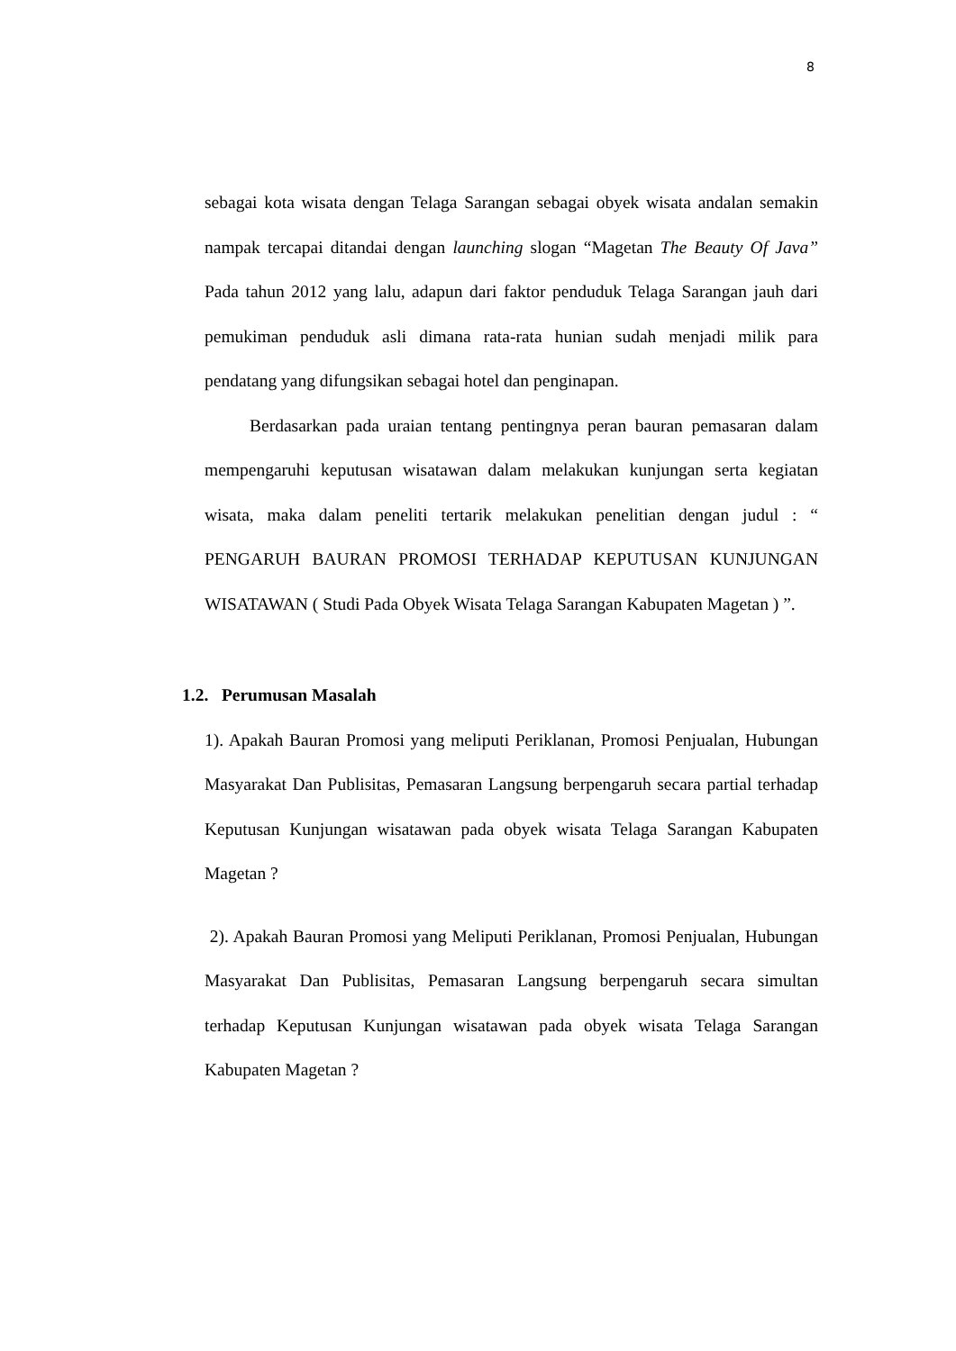8
sebagai kota wisata dengan Telaga Sarangan sebagai obyek wisata andalan semakin nampak tercapai ditandai dengan launching slogan “Magetan The Beauty Of Java” Pada tahun 2012 yang lalu, adapun dari faktor penduduk Telaga Sarangan jauh dari pemukiman penduduk asli dimana rata-rata hunian sudah menjadi milik para pendatang yang difungsikan sebagai hotel dan penginapan.
Berdasarkan pada uraian tentang pentingnya peran bauran pemasaran dalam mempengaruhi keputusan wisatawan dalam melakukan kunjungan serta kegiatan wisata, maka dalam peneliti tertarik melakukan penelitian dengan judul : “ PENGARUH BAURAN PROMOSI TERHADAP KEPUTUSAN KUNJUNGAN WISATAWAN ( Studi Pada Obyek Wisata Telaga Sarangan Kabupaten Magetan ) ”.
1.2. Perumusan Masalah
1). Apakah Bauran Promosi yang meliputi Periklanan, Promosi Penjualan, Hubungan Masyarakat Dan Publisitas, Pemasaran Langsung berpengaruh secara partial terhadap Keputusan Kunjungan wisatawan pada obyek wisata Telaga Sarangan Kabupaten Magetan ?
2). Apakah Bauran Promosi yang Meliputi Periklanan, Promosi Penjualan, Hubungan Masyarakat Dan Publisitas, Pemasaran Langsung berpengaruh secara simultan terhadap Keputusan Kunjungan wisatawan pada obyek wisata Telaga Sarangan Kabupaten Magetan ?